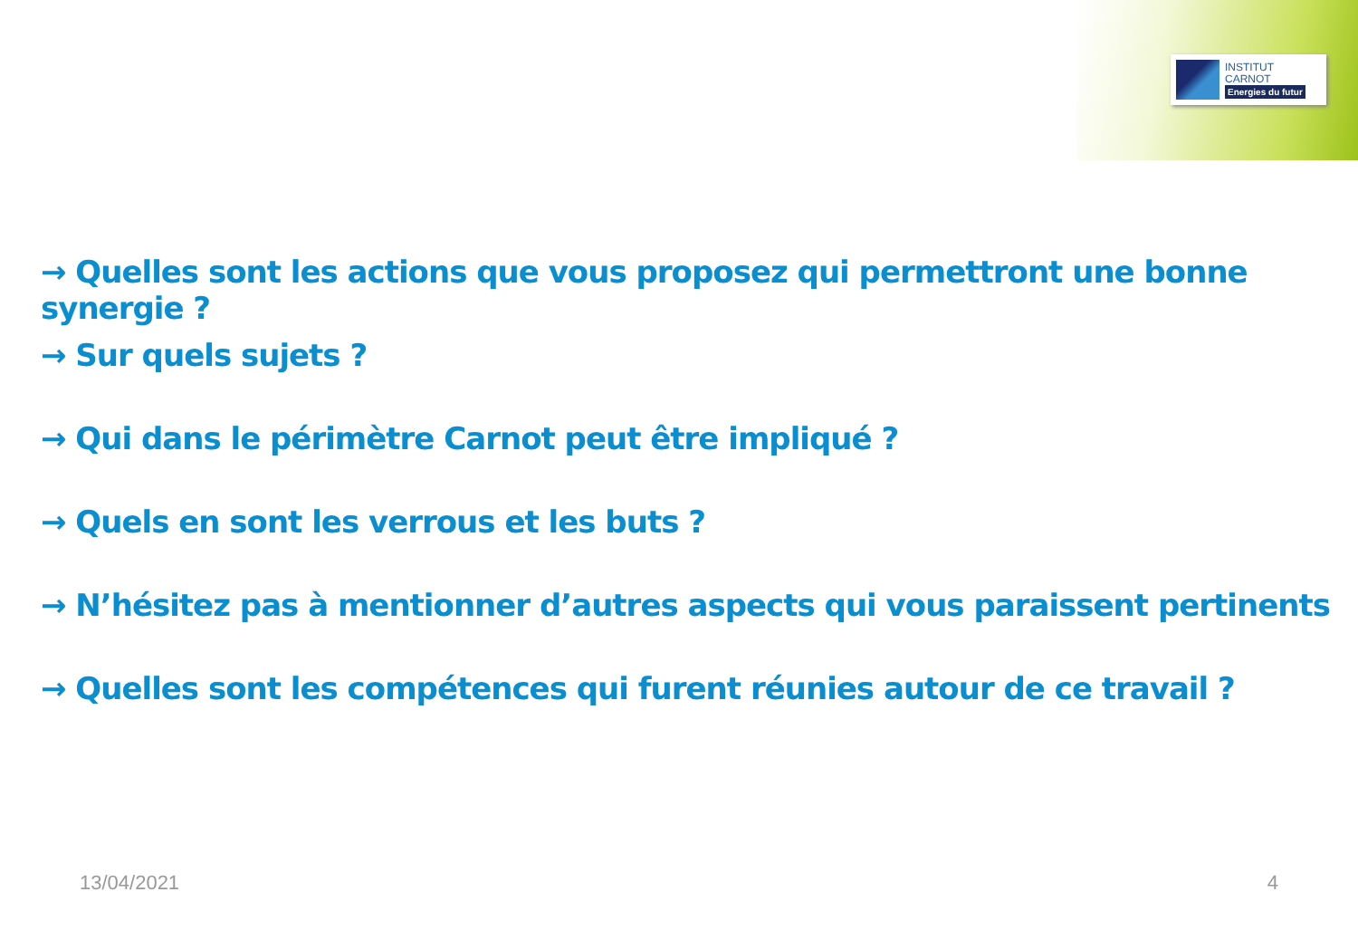INSTITUT
CARNOT
Energies du futur
→ Quelles sont les actions que vous proposez qui permettront une bonne synergie ?
→ Sur quels sujets ?
→ Qui dans le périmètre Carnot peut être impliqué ?
→ Quels en sont les verrous et les buts ?
→ N’hésitez pas à mentionner d’autres aspects qui vous paraissent pertinents
→ Quelles sont les compétences qui furent réunies autour de ce travail ?
13/04/2021 4